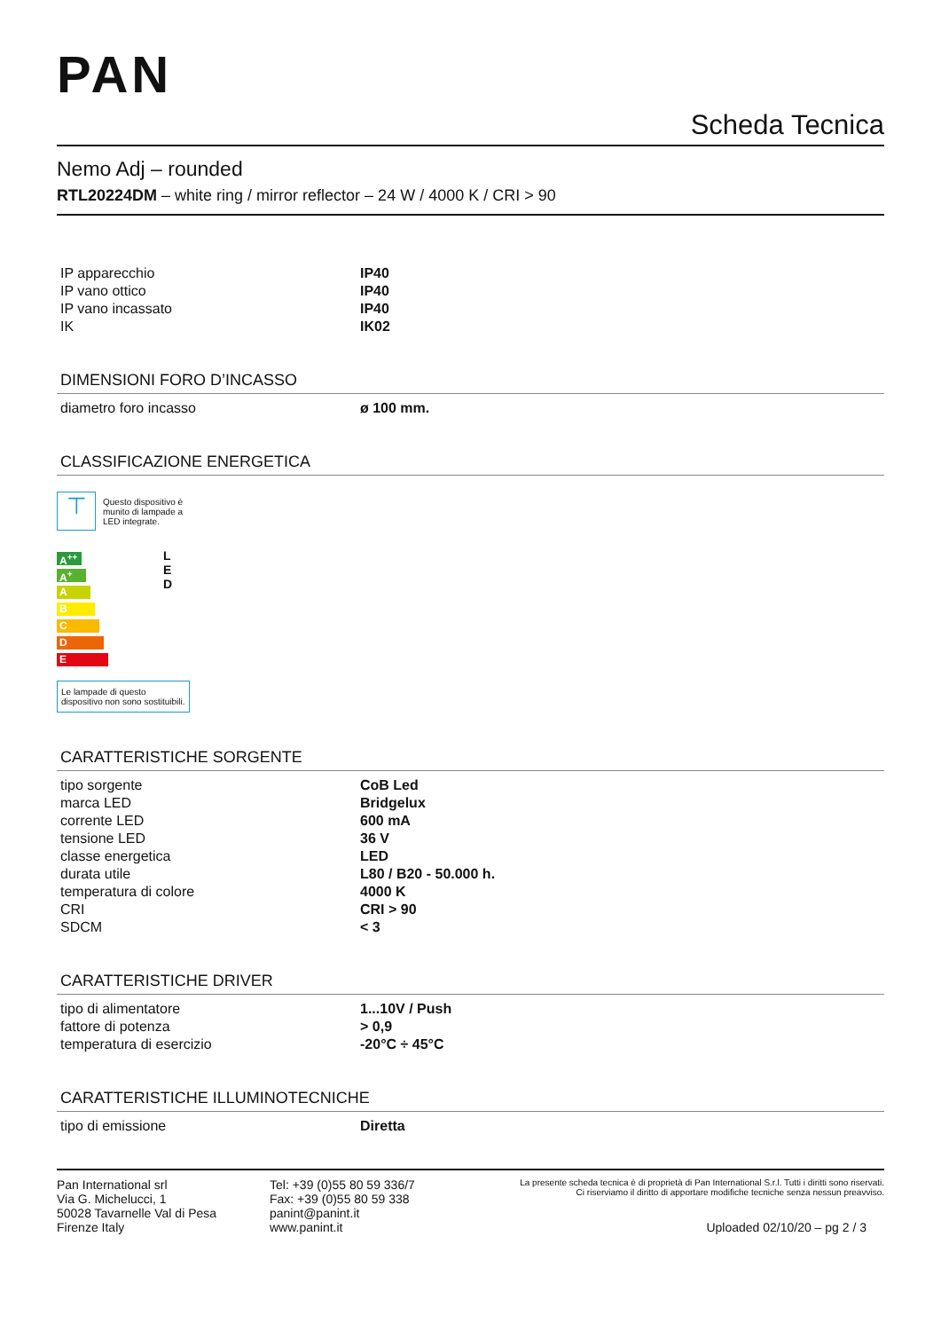PAN
Scheda Tecnica
Nemo Adj – rounded
RTL20224DM – white ring / mirror reflector – 24 W / 4000 K / CRI > 90
| IP apparecchio | IP40 |
| IP vano ottico | IP40 |
| IP vano incassato | IP40 |
| IK | IK02 |
DIMENSIONI FORO D’INCASSO
| diametro foro incasso | ø 100 mm. |
CLASSIFICAZIONE ENERGETICA
⊤
Questo dispositivo è
munito di lampade a
LED integrate.
A<sup>++</sup>
A<sup>+</sup>
A
B
C
D
E
L
E
D
Le lampade di questo dispositivo non sono sostituibili.
CARATTERISTICHE SORGENTE
| tipo sorgente | CoB Led |
| marca LED | Bridgelux |
| corrente LED | 600 mA |
| tensione LED | 36 V |
| classe energetica | LED |
| durata utile | L80 / B20 - 50.000 h. |
| temperatura di colore | 4000 K |
| CRI | CRI > 90 |
| SDCM | < 3 |
CARATTERISTICHE DRIVER
| tipo di alimentatore | 1...10V / Push |
| fattore di potenza | > 0,9 |
| temperatura di esercizio | -20°C ÷ 45°C |
CARATTERISTICHE ILLUMINOTECNICHE
| tipo di emissione | Diretta |
Pan International srl
Via G. Michelucci, 1
50028 Tavarnelle Val di Pesa
Firenze Italy
Tel: +39 (0)55 80 59 336/7
Fax: +39 (0)55 80 59 338
panint@panint.it
www.panint.it
La presente scheda tecnica è di proprietà di Pan International S.r.l. Tutti i diritti sono riservati. Ci riserviamo il diritto di apportare modifiche tecniche senza nessun preavviso.
Uploaded 02/10/20 – pg 2 / 3